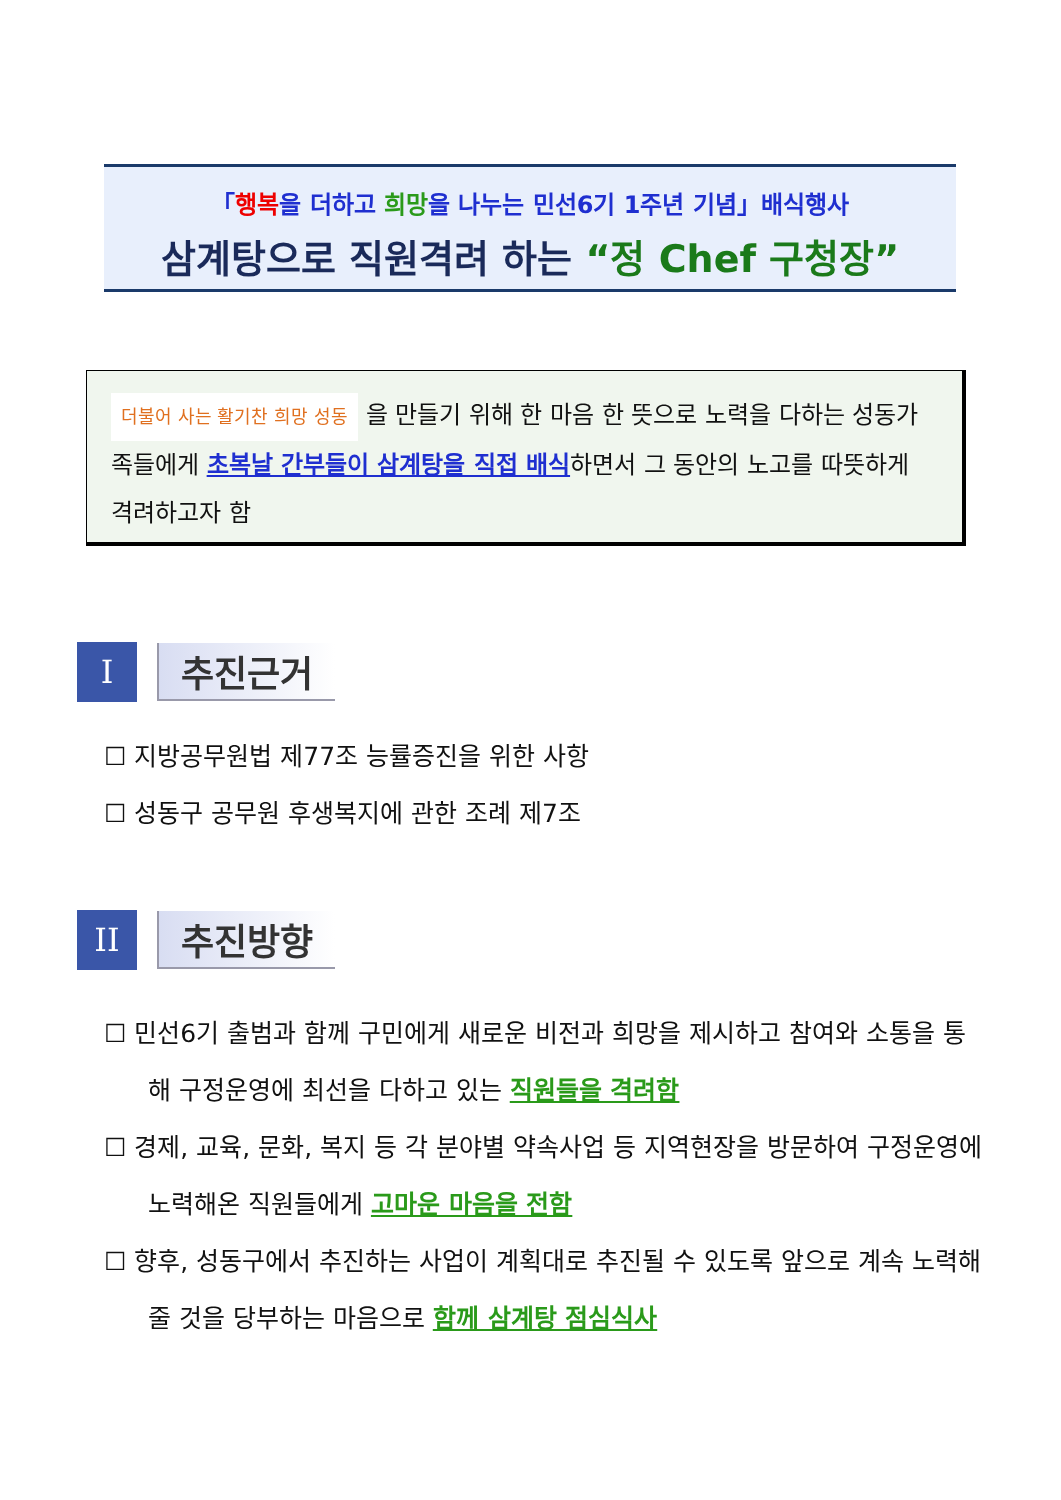「행복을 더하고 희망을 나누는 민선6기 1주년 기념」배식행사
삼계탕으로 직원격려 하는 “정 Chef 구청장”
더불어 사는 활기찬 희망 성동 을 만들기 위해 한 마음 한 뜻으로 노력을 다하는 성동가족들에게 초복날 간부들이 삼계탕을 직접 배식하면서 그 동안의 노고를 따뜻하게 격려하고자 함
I
추진근거
☐ 지방공무원법 제77조 능률증진을 위한 사항
☐ 성동구 공무원 후생복지에 관한 조례 제7조
II
추진방향
☐ 민선6기 출범과 함께 구민에게 새로운 비전과 희망을 제시하고 참여와 소통을 통해 구정운영에 최선을 다하고 있는 직원들을 격려함
☐ 경제, 교육, 문화, 복지 등 각 분야별 약속사업 등 지역현장을 방문하여 구정운영에 노력해온 직원들에게 고마운 마음을 전함
☐ 향후, 성동구에서 추진하는 사업이 계획대로 추진될 수 있도록 앞으로 계속 노력해 줄 것을 당부하는 마음으로 함께 삼계탕 점심식사